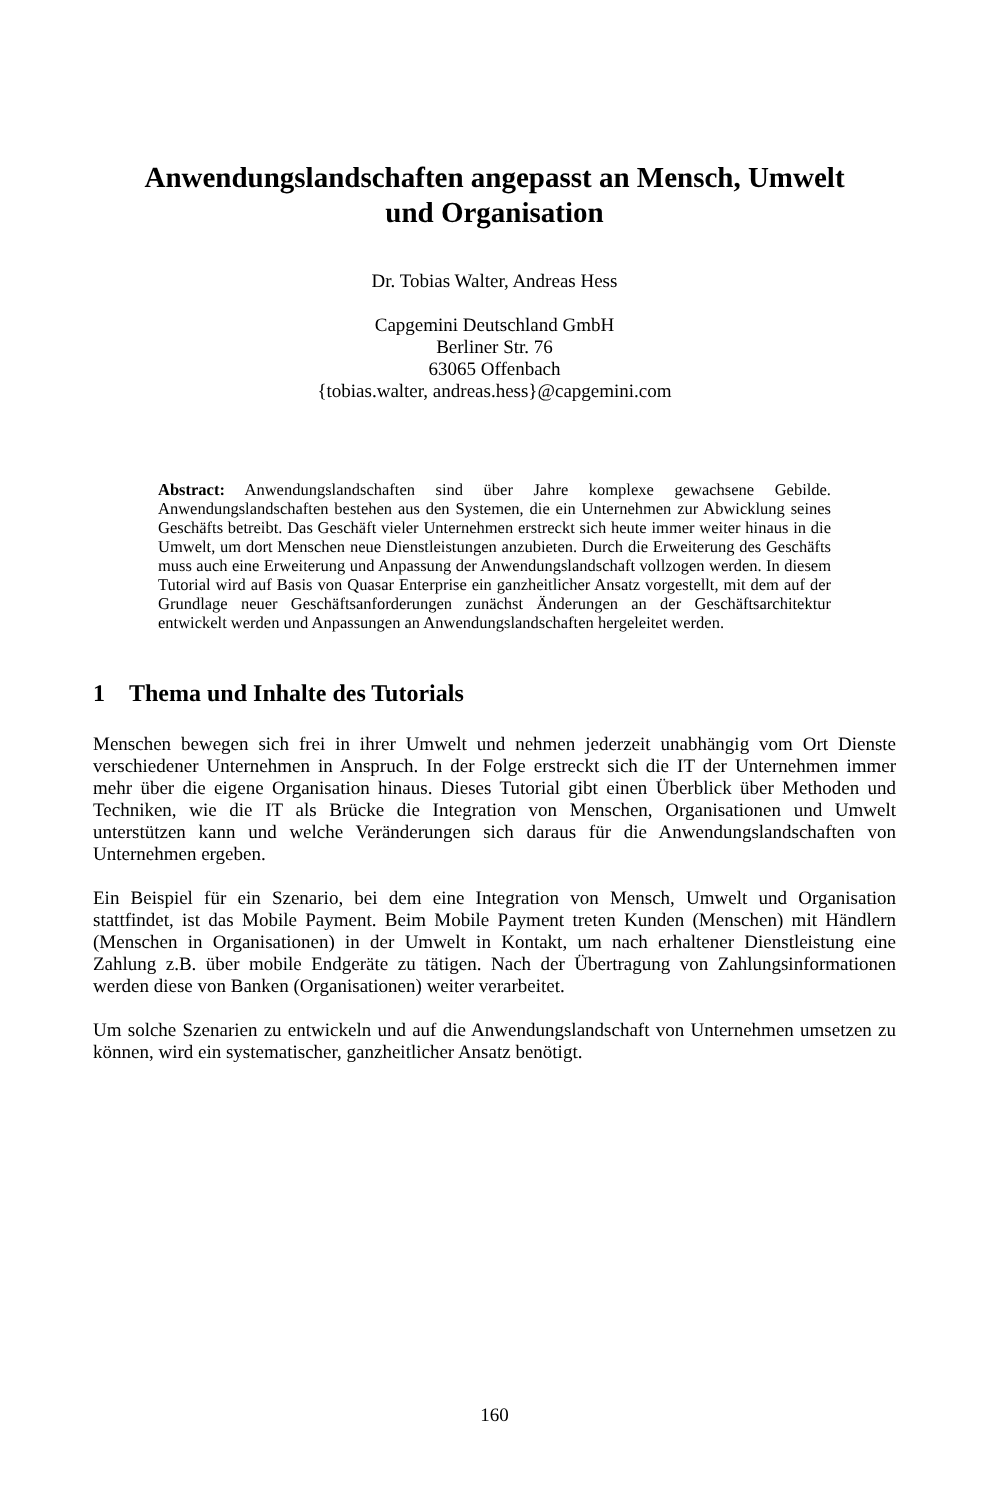Anwendungslandschaften angepasst an Mensch, Umwelt
und Organisation
Dr. Tobias Walter, Andreas Hess
Capgemini Deutschland GmbH
Berliner Str. 76
63065 Offenbach
{tobias.walter, andreas.hess}@capgemini.com
Abstract: Anwendungslandschaften sind über Jahre komplexe gewachsene Gebilde. Anwendungslandschaften bestehen aus den Systemen, die ein Unternehmen zur Abwicklung seines Geschäfts betreibt. Das Geschäft vieler Unternehmen erstreckt sich heute immer weiter hinaus in die Umwelt, um dort Menschen neue Dienstleistungen anzubieten. Durch die Erweiterung des Geschäfts muss auch eine Erweiterung und Anpassung der Anwendungslandschaft vollzogen werden. In diesem Tutorial wird auf Basis von Quasar Enterprise ein ganzheitlicher Ansatz vorgestellt, mit dem auf der Grundlage neuer Geschäftsanforderungen zunächst Änderungen an der Geschäftsarchitektur entwickelt werden und Anpassungen an Anwendungslandschaften hergeleitet werden.
1 Thema und Inhalte des Tutorials
Menschen bewegen sich frei in ihrer Umwelt und nehmen jederzeit unabhängig vom Ort Dienste verschiedener Unternehmen in Anspruch. In der Folge erstreckt sich die IT der Unternehmen immer mehr über die eigene Organisation hinaus. Dieses Tutorial gibt einen Überblick über Methoden und Techniken, wie die IT als Brücke die Integration von Menschen, Organisationen und Umwelt unterstützen kann und welche Veränderungen sich daraus für die Anwendungslandschaften von Unternehmen ergeben.
Ein Beispiel für ein Szenario, bei dem eine Integration von Mensch, Umwelt und Organisation stattfindet, ist das Mobile Payment. Beim Mobile Payment treten Kunden (Menschen) mit Händlern (Menschen in Organisationen) in der Umwelt in Kontakt, um nach erhaltener Dienstleistung eine Zahlung z.B. über mobile Endgeräte zu tätigen. Nach der Übertragung von Zahlungsinformationen werden diese von Banken (Organisationen) weiter verarbeitet.
Um solche Szenarien zu entwickeln und auf die Anwendungslandschaft von Unternehmen umsetzen zu können, wird ein systematischer, ganzheitlicher Ansatz benötigt.
160